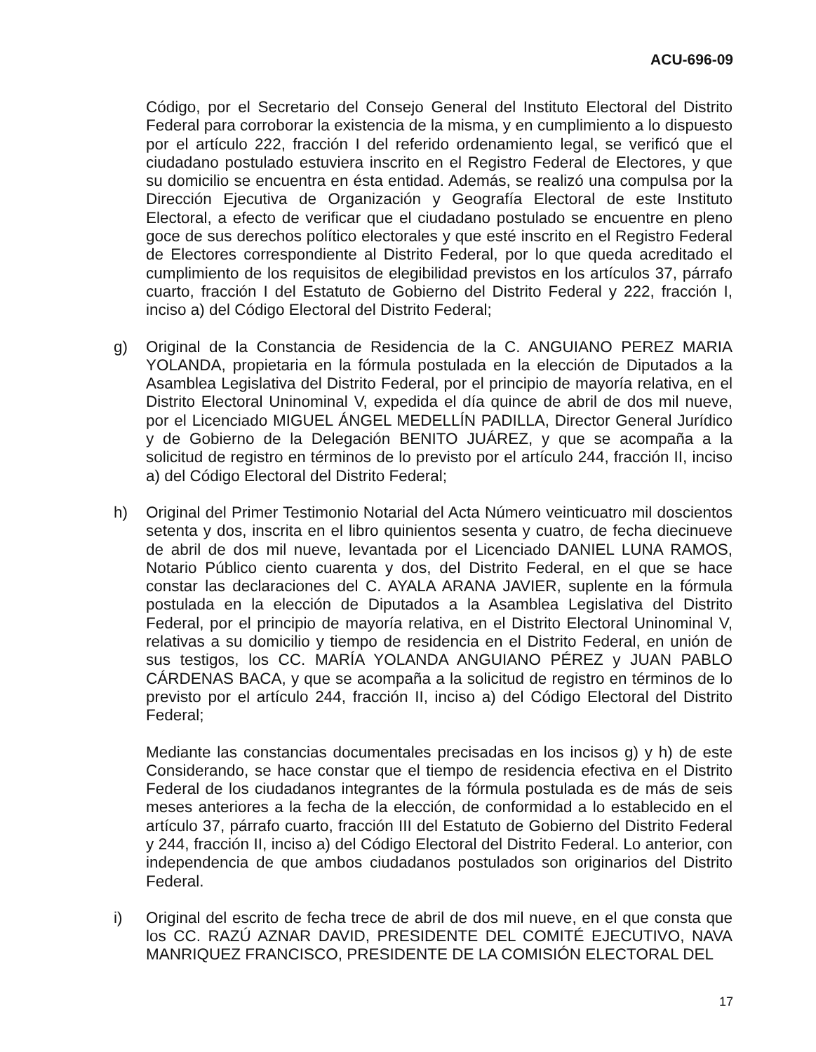ACU-696-09
Código, por el Secretario del Consejo General del Instituto Electoral del Distrito Federal para corroborar la existencia de la misma, y en cumplimiento a lo dispuesto por el artículo 222, fracción I del referido ordenamiento legal, se verificó que el ciudadano postulado estuviera inscrito en el Registro Federal de Electores, y que su domicilio se encuentra en ésta entidad. Además, se realizó una compulsa por la Dirección Ejecutiva de Organización y Geografía Electoral de este Instituto Electoral, a efecto de verificar que el ciudadano postulado se encuentre en pleno goce de sus derechos político electorales y que esté inscrito en el Registro Federal de Electores correspondiente al Distrito Federal, por lo que queda acreditado el cumplimiento de los requisitos de elegibilidad previstos en los artículos 37, párrafo cuarto, fracción I del Estatuto de Gobierno del Distrito Federal y 222, fracción I, inciso a) del Código Electoral del Distrito Federal;
g) Original de la Constancia de Residencia de la C. ANGUIANO PEREZ MARIA YOLANDA, propietaria en la fórmula postulada en la elección de Diputados a la Asamblea Legislativa del Distrito Federal, por el principio de mayoría relativa, en el Distrito Electoral Uninominal V, expedida el día quince de abril de dos mil nueve, por el Licenciado MIGUEL ÁNGEL MEDELLÍN PADILLA, Director General Jurídico y de Gobierno de la Delegación BENITO JUÁREZ, y que se acompaña a la solicitud de registro en términos de lo previsto por el artículo 244, fracción II, inciso a) del Código Electoral del Distrito Federal;
h) Original del Primer Testimonio Notarial del Acta Número veinticuatro mil doscientos setenta y dos, inscrita en el libro quinientos sesenta y cuatro, de fecha diecinueve de abril de dos mil nueve, levantada por el Licenciado DANIEL LUNA RAMOS, Notario Público ciento cuarenta y dos, del Distrito Federal, en el que se hace constar las declaraciones del C. AYALA ARANA JAVIER, suplente en la fórmula postulada en la elección de Diputados a la Asamblea Legislativa del Distrito Federal, por el principio de mayoría relativa, en el Distrito Electoral Uninominal V, relativas a su domicilio y tiempo de residencia en el Distrito Federal, en unión de sus testigos, los CC. MARÍA YOLANDA ANGUIANO PÉREZ y JUAN PABLO CÁRDENAS BACA, y que se acompaña a la solicitud de registro en términos de lo previsto por el artículo 244, fracción II, inciso a) del Código Electoral del Distrito Federal;
Mediante las constancias documentales precisadas en los incisos g) y h) de este Considerando, se hace constar que el tiempo de residencia efectiva en el Distrito Federal de los ciudadanos integrantes de la fórmula postulada es de más de seis meses anteriores a la fecha de la elección, de conformidad a lo establecido en el artículo 37, párrafo cuarto, fracción III del Estatuto de Gobierno del Distrito Federal y 244, fracción II, inciso a) del Código Electoral del Distrito Federal. Lo anterior, con independencia de que ambos ciudadanos postulados son originarios del Distrito Federal.
i) Original del escrito de fecha trece de abril de dos mil nueve, en el que consta que los CC. RAZÚ AZNAR DAVID, PRESIDENTE DEL COMITÉ EJECUTIVO, NAVA MANRIQUEZ FRANCISCO, PRESIDENTE DE LA COMISIÓN ELECTORAL DEL
17